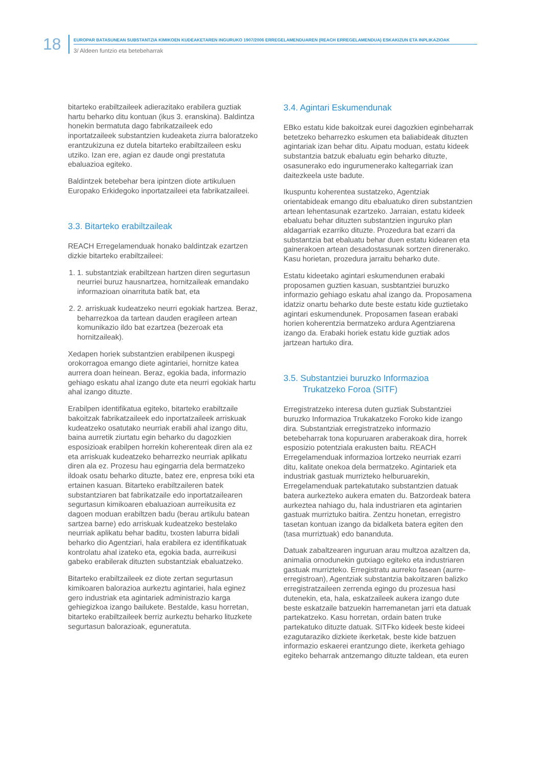18
EUROPAR BATASUNEAN SUBSTANTZIA KIMIKOEN KUDEAKETAREN INGURUKO 1907/2006 ERREGELAMENDUAREN (REACH ERREGELAMENDUA) ESKAKIZUN ETA INPLIKAZIOAK
3/ Aldeen funtzio eta betebeharrak
bitarteko erabiltzaileek adierazitako erabilera guztiak hartu beharko ditu kontuan (ikus 3. eranskina). Baldintza honekin bermatuta dago fabrikatzaileek edo inportatzaileek substantzien kudeaketa ziurra baloratzeko erantzukizuna ez dutela bitarteko erabiltzaileen esku utziko. Izan ere, agian ez daude ongi prestatuta ebaluazioa egiteko.
Baldintzek betebehar bera ipintzen diote artikuluen Europako Erkidegoko inportatzaileei eta fabrikatzaileei.
3.3. Bitarteko erabiltzaileak
REACH Erregelamenduak honako baldintzak ezartzen dizkie bitarteko erabiltzaileei:
1. 1. substantziak erabiltzean hartzen diren segurtasun neurriei buruz hausnartzea, hornitzaileak emandako informazioan oinarrituta batik bat, eta
2. 2. arriskuak kudeatzeko neurri egokiak hartzea. Beraz, beharrezkoa da tartean dauden eragileen artean komunikazio ildo bat ezartzea (bezeroak eta hornitzaileak).
Xedapen horiek substantzien erabilpenen ikuspegi orokorragoa emango diete agintariei, hornitze katea aurrera doan heinean. Beraz, egokia bada, informazio gehiago eskatu ahal izango dute eta neurri egokiak hartu ahal izango dituzte.
Erabilpen identifikatua egiteko, bitarteko erabiltzaile bakoitzak fabrikatzaileek edo inportatzaileek arriskuak kudeatzeko osatutako neurriak erabili ahal izango ditu, baina aurretik ziurtatu egin beharko du dagozkien esposizioak erabilpen horrekin koherenteak diren ala ez eta arriskuak kudeatzeko beharrezko neurriak aplikatu diren ala ez. Prozesu hau egingarria dela bermatzeko ildoak osatu beharko dituzte, batez ere, enpresa txiki eta ertainen kasuan. Bitarteko erabiltzaileren batek substantziaren bat fabrikatzaile edo inportatzailearen segurtasun kimikoaren ebaluazioan aurreikusita ez dagoen moduan erabiltzen badu (berau artikulu batean sartzea barne) edo arriskuak kudeatzeko bestelako neurriak aplikatu behar baditu, txosten laburra bidali beharko dio Agentziari, hala erabilera ez identifikatuak kontrolatu ahal izateko eta, egokia bada, aurreikusi gabeko erabilerak dituzten substantziak ebaluatzeko.
Bitarteko erabiltzaileek ez diote zertan segurtasun kimikoaren balorazioa aurkeztu agintariei, hala eginez gero industriak eta agintariek administrazio karga gehiegizkoa izango bailukete. Bestalde, kasu horretan, bitarteko erabiltzaileek berriz aurkeztu beharko lituzkete segurtasun balorazioak, eguneratuta.
3.4. Agintari Eskumendunak
EBko estatu kide bakoitzak eurei dagozkien eginbeharrak betetzeko beharrezko eskumen eta baliabideak dituzten agintariak izan behar ditu. Aipatu moduan, estatu kideek substantzia batzuk ebaluatu egin beharko dituzte, osasunerako edo ingurumenerako kaltegarriak izan daitezkeela uste badute.
Ikuspuntu koherentea sustatzeko, Agentziak orientabideak emango ditu ebaluatuko diren substantzien artean lehentasunak ezartzeko. Jarraian, estatu kideek ebaluatu behar dituzten substantzien inguruko plan aldagarriak ezarriko dituzte. Prozedura bat ezarri da substantzia bat ebaluatu behar duen estatu kidearen eta gainerakoen artean desadostasunak sortzen direnerako. Kasu horietan, prozedura jarraitu beharko dute.
Estatu kideetako agintari eskumendunen erabaki proposamen guztien kasuan, susbtantziei buruzko informazio gehiago eskatu ahal izango da. Proposamena idatziz onartu beharko dute beste estatu kide guztietako agintari eskumendunek. Proposamen fasean erabaki horien koherentzia bermatzeko ardura Agentziarena izango da. Erabaki horiek estatu kide guztiak ados jartzean hartuko dira.
3.5. Substantziei buruzko Informazioa
Trukatzeko Foroa (SITF)
Erregistratzeko interesa duten guztiak Substantziei buruzko Informazioa Trukakatzeko Foroko kide izango dira. Substantziak erregistratzeko informazio betebeharrak tona kopuruaren araberakoak dira, horrek esposizio potentziala erakusten baitu. REACH Erregelamenduak informazioa lortzeko neurriak ezarri ditu, kalitate onekoa dela bermatzeko. Agintariek eta industriak gastuak murrizteko helburuarekin, Erregelamenduak partekatutako substantzien datuak batera aurkezteko aukera ematen du. Batzordeak batera aurkeztea nahiago du, hala industriaren eta agintarien gastuak murriztuko baitira. Zentzu honetan, erregistro tasetan kontuan izango da bidalketa batera egiten den (tasa murriztuak) edo bananduta.
Datuak zabaltzearen inguruan arau multzoa azaltzen da, animalia ornodunekin gutxiago egiteko eta industriaren gastuak murrizteko. Erregistratu aurreko fasean (aurre-erregistroan), Agentziak substantzia bakoitzaren balizko erregistratzaileen zerrenda egingo du prozesua hasi dutenekin, eta, hala, eskatzaileek aukera izango dute beste eskatzaile batzuekin harremanetan jarri eta datuak partekatzeko. Kasu horretan, ordain baten truke partekatuko dituzte datuak. SITFko kideek beste kideei ezagutaraziko dizkiete ikerketak, beste kide batzuen informazio eskaerei erantzungo diete, ikerketa gehiago egiteko beharrak antzemango dituzte taldean, eta euren